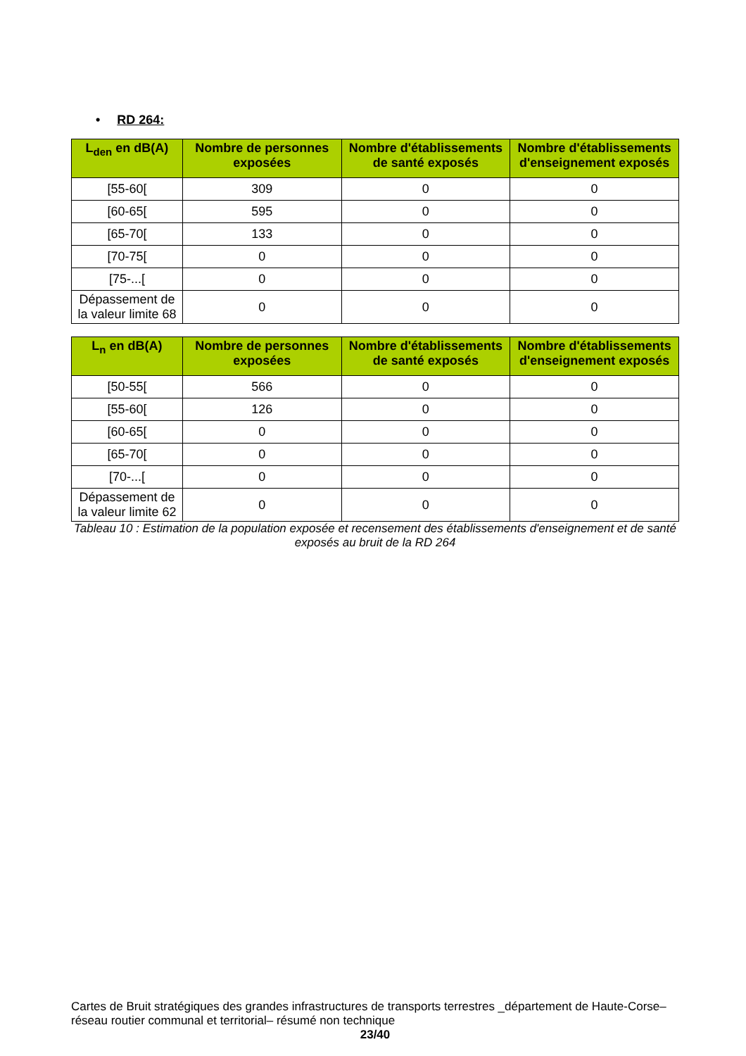• RD 264:
| L<sub>den</sub> en dB(A) | Nombre de personnes exposées | Nombre d'établissements de santé exposés | Nombre d'établissements d'enseignement exposés |
| --- | --- | --- | --- |
| [55-60[ | 309 | 0 | 0 |
| [60-65[ | 595 | 0 | 0 |
| [65-70[ | 133 | 0 | 0 |
| [70-75[ | 0 | 0 | 0 |
| [75-...[ | 0 | 0 | 0 |
| Dépassement de la valeur limite 68 | 0 | 0 | 0 |
| L<sub>n</sub> en dB(A) | Nombre de personnes exposées | Nombre d'établissements de santé exposés | Nombre d'établissements d'enseignement exposés |
| --- | --- | --- | --- |
| [50-55[ | 566 | 0 | 0 |
| [55-60[ | 126 | 0 | 0 |
| [60-65[ | 0 | 0 | 0 |
| [65-70[ | 0 | 0 | 0 |
| [70-...[ | 0 | 0 | 0 |
| Dépassement de la valeur limite 62 | 0 | 0 | 0 |
Tableau 10 : Estimation de la population exposée et recensement des établissements d'enseignement et de santé exposés au bruit de la RD 264
Cartes de Bruit stratégiques des grandes infrastructures de transports terrestres _département de Haute-Corse– réseau routier communal et territorial– résumé non technique
23/40